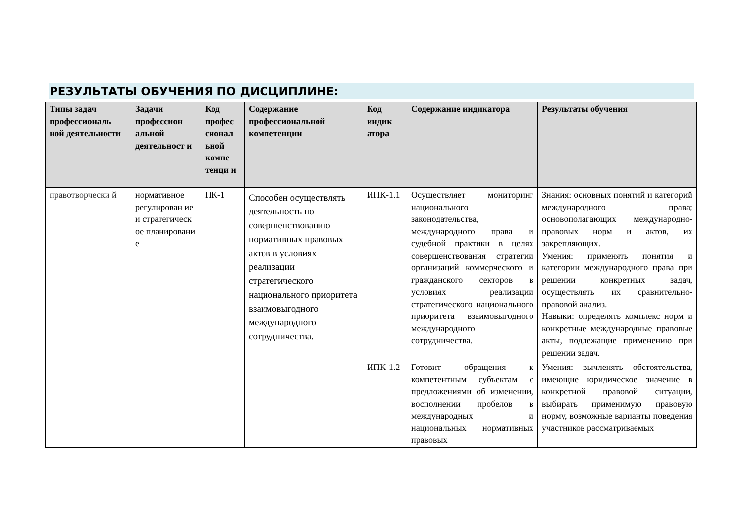РЕЗУЛЬТАТЫ ОБУЧЕНИЯ ПО ДИСЦИПЛИНЕ:
| Типы задач профессиональ ной деятельности | Задачи профессион альной деятельност и | Код профес сионал ьной компе тенци и | Содержание профессиональной компетенции | Код индик атора | Содержание индикатора | Результаты обучения |
| --- | --- | --- | --- | --- | --- | --- |
| правотворчески й | нормативное регулирован ие и стратегическ ое планировани е | ПК-1 | Способен осуществлять деятельность по совершенствованию нормативных правовых актов в условиях реализации стратегического национального приоритета взаимовыгодного международного сотрудничества. | ИПК-1.1 | Осуществляет мониторинг национального законодательства, международного права и судебной практики в целях совершенствования стратегии организаций коммерческого и гражданского секторов в условиях реализации стратегического национального приоритета взаимовыгодного международного сотрудничества. | Знания: основных понятий и категорий международного права; основополагающих международно-правовых норм и актов, их закрепляющих. Умения: применять понятия и категории международного права при решении конкретных задач, осуществлять их сравнительно-правовой анализ. Навыки: определять комплекс норм и конкретные международные правовые акты, подлежащие применению при решении задач. |
| | | | | ИПК-1.2 | Готовит обращения к компетентным субъектам с предложениями об изменении, восполнении пробелов в международных и национальных нормативных правовых | Умения: вычленять обстоятельства, имеющие юридическое значение в конкретной правовой ситуации, выбирать применимую правовую норму, возможные варианты поведения участников рассматриваемых |